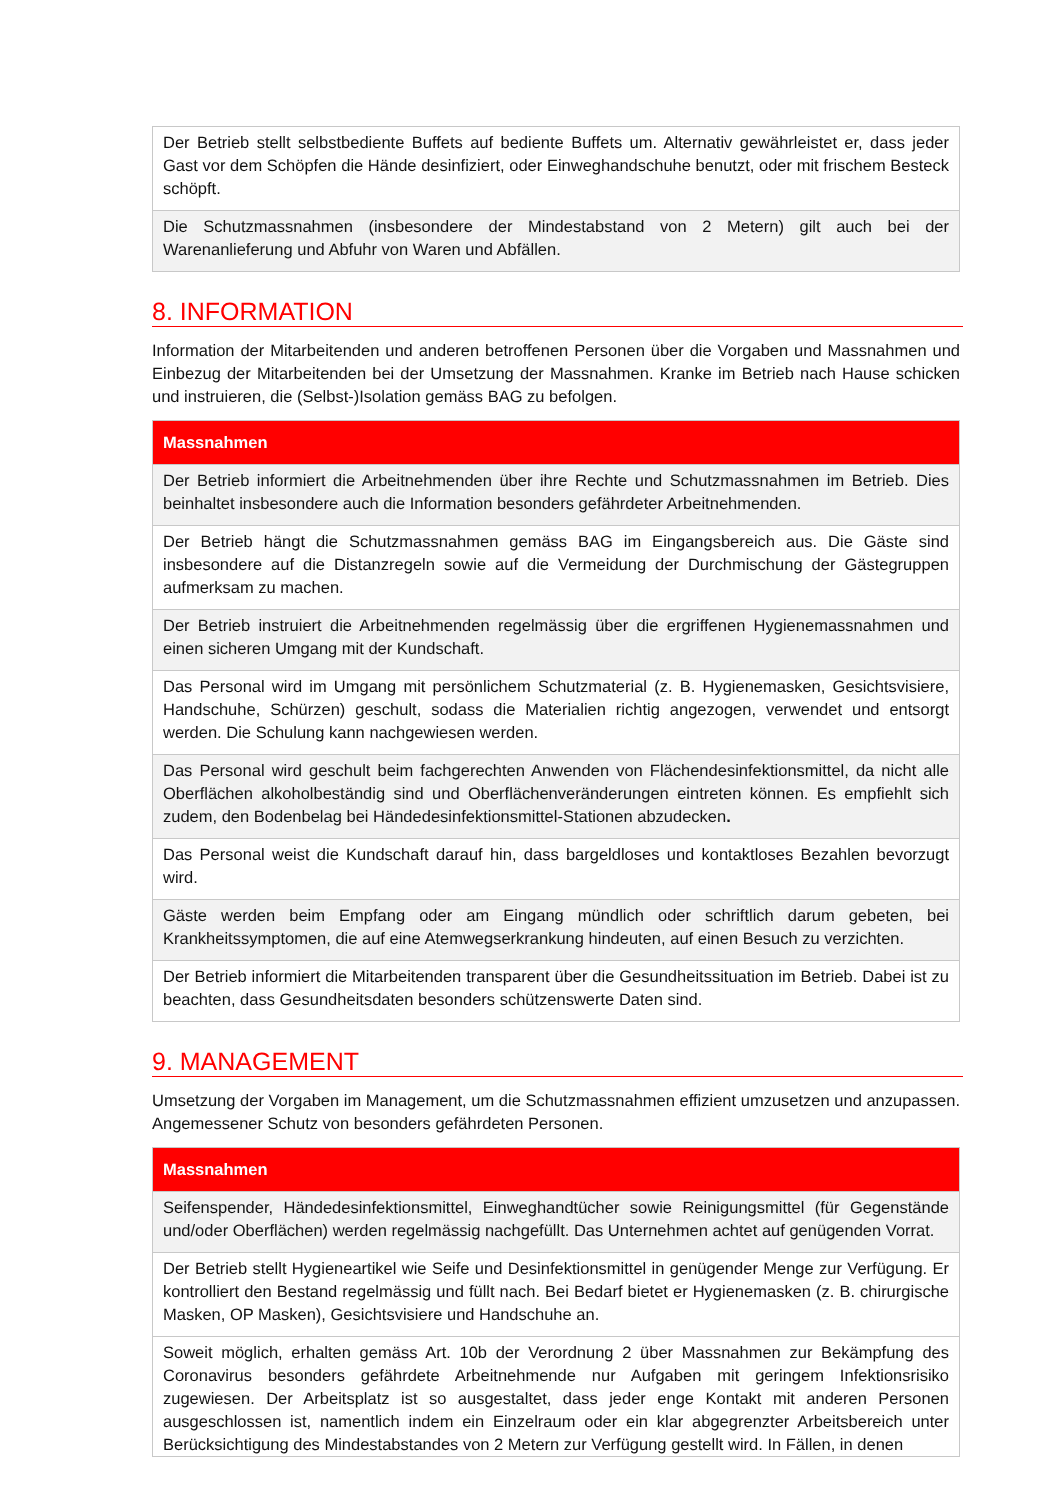| Der Betrieb stellt selbstbediente Buffets auf bediente Buffets um. Alternativ gewährleistet er, dass jeder Gast vor dem Schöpfen die Hände desinfiziert, oder Einweghandschuhe benutzt, oder mit frischem Besteck schöpft. |
| Die Schutzmassnahmen (insbesondere der Mindestabstand von 2 Metern) gilt auch bei der Warenanlieferung und Abfuhr von Waren und Abfällen. |
8. INFORMATION
Information der Mitarbeitenden und anderen betroffenen Personen über die Vorgaben und Massnahmen und Einbezug der Mitarbeitenden bei der Umsetzung der Massnahmen. Kranke im Betrieb nach Hause schicken und instruieren, die (Selbst-)Isolation gemäss BAG zu befolgen.
| Massnahmen |
| --- |
| Der Betrieb informiert die Arbeitnehmenden über ihre Rechte und Schutzmassnahmen im Betrieb. Dies beinhaltet insbesondere auch die Information besonders gefährdeter Arbeitnehmenden. |
| Der Betrieb hängt die Schutzmassnahmen gemäss BAG im Eingangsbereich aus. Die Gäste sind insbesondere auf die Distanzregeln sowie auf die Vermeidung der Durchmischung der Gästegruppen aufmerksam zu machen. |
| Der Betrieb instruiert die Arbeitnehmenden regelmässig über die ergriffenen Hygienemassnahmen und einen sicheren Umgang mit der Kundschaft. |
| Das Personal wird im Umgang mit persönlichem Schutzmaterial (z. B. Hygienemasken, Gesichtsvisiere, Handschuhe, Schürzen) geschult, sodass die Materialien richtig angezogen, verwendet und entsorgt werden. Die Schulung kann nachgewiesen werden. |
| Das Personal wird geschult beim fachgerechten Anwenden von Flächendesinfektionsmittel, da nicht alle Oberflächen alkoholbeständig sind und Oberflächenveränderungen eintreten können. Es empfiehlt sich zudem, den Bodenbelag bei Händedesinfektionsmittel-Stationen abzudecken . |
| Das Personal weist die Kundschaft darauf hin, dass bargeldloses und kontaktloses Bezahlen bevorzugt wird. |
| Gäste werden beim Empfang oder am Eingang mündlich oder schriftlich darum gebeten, bei Krankheitssymptomen, die auf eine Atemwegserkrankung hindeuten, auf einen Besuch zu verzichten. |
| Der Betrieb informiert die Mitarbeitenden transparent über die Gesundheitssituation im Betrieb. Dabei ist zu beachten, dass Gesundheitsdaten besonders schützenswerte Daten sind. |
9. MANAGEMENT
Umsetzung der Vorgaben im Management, um die Schutzmassnahmen effizient umzusetzen und anzupassen. Angemessener Schutz von besonders gefährdeten Personen.
| Massnahmen |
| --- |
| Seifenspender, Händedesinfektionsmittel, Einweghandtücher sowie Reinigungsmittel (für Gegenstände und/oder Oberflächen) werden regelmässig nachgefüllt. Das Unternehmen achtet auf genügenden Vorrat. |
| Der Betrieb stellt Hygieneartikel wie Seife und Desinfektionsmittel in genügender Menge zur Verfügung. Er kontrolliert den Bestand regelmässig und füllt nach. Bei Bedarf bietet er Hygienemasken (z. B. chirurgische Masken, OP Masken), Gesichtsvisiere und Handschuhe an. |
| Soweit möglich, erhalten gemäss Art. 10b der Verordnung 2 über Massnahmen zur Bekämpfung des Coronavirus besonders gefährdete Arbeitnehmende nur Aufgaben mit geringem Infektionsrisiko zugewiesen. Der Arbeitsplatz ist so ausgestaltet, dass jeder enge Kontakt mit anderen Personen ausgeschlossen ist, namentlich indem ein Einzelraum oder ein klar abgegrenzter Arbeitsbereich unter Berücksichtigung des Mindestabstandes von 2 Metern zur Verfügung gestellt wird. In Fällen, in denen |